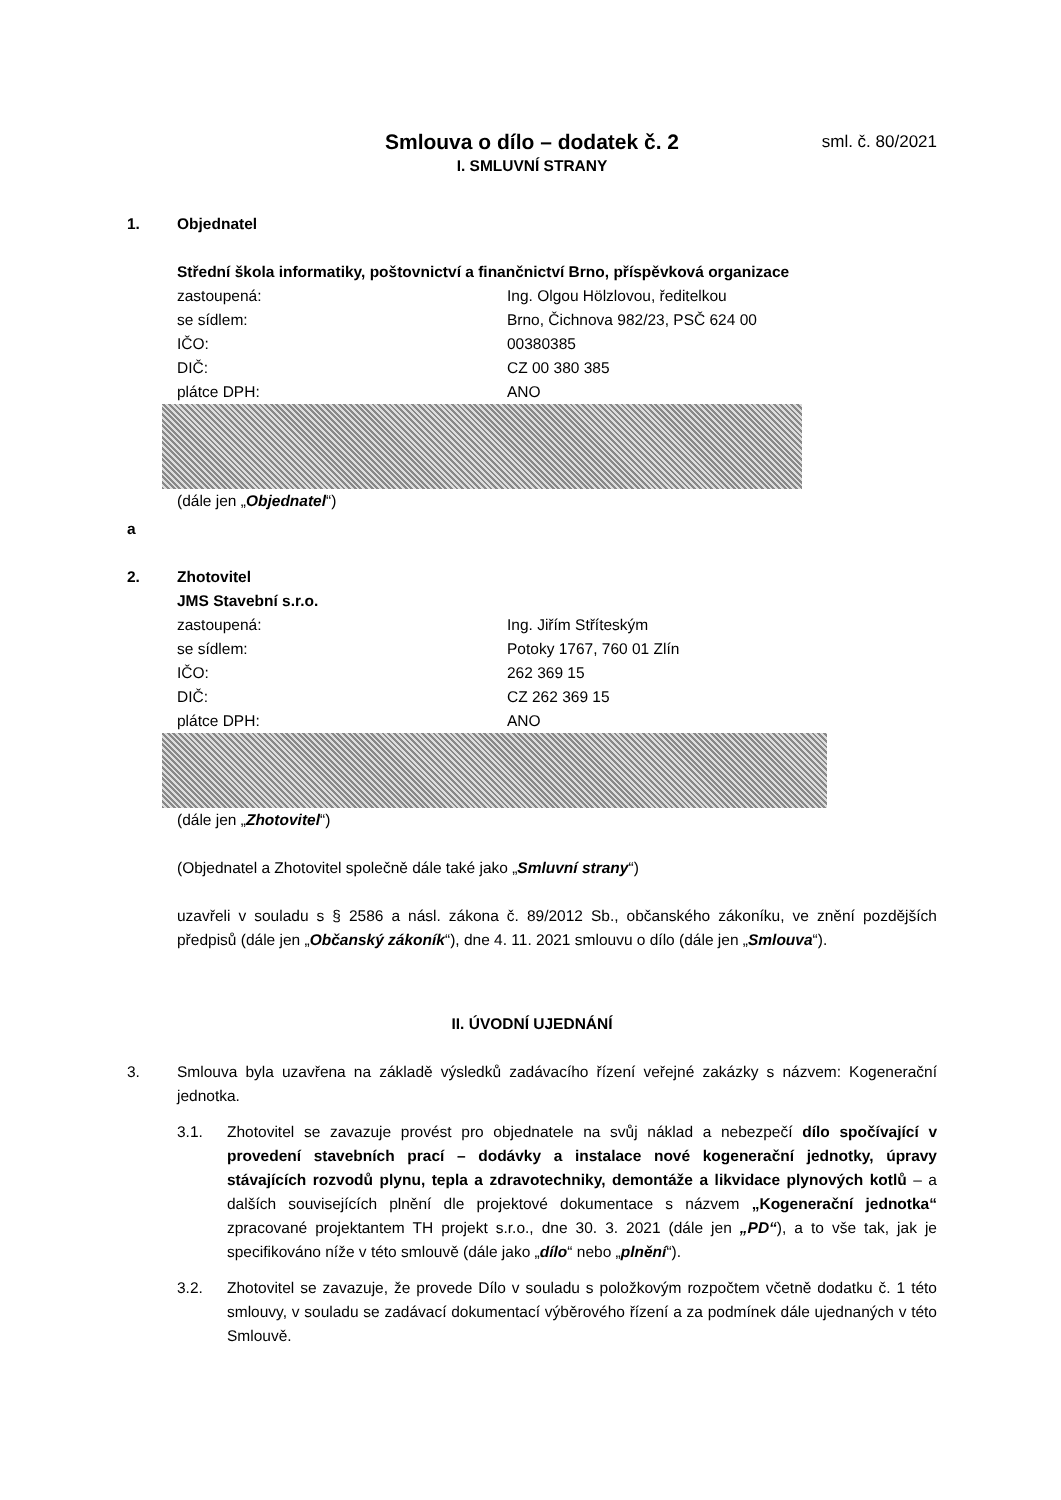Smlouva o dílo – dodatek č. 2 sml. č. 80/2021
I. SMLUVNÍ STRANY
1. Objednatel
Střední škola informatiky, poštovnictví a finančnictví Brno, příspěvková organizace
zastoupená: Ing. Olgou Hölzlovou, ředitelkou
se sídlem: Brno, Čichnova 982/23, PSČ 624 00
IČO: 00380385
DIČ: CZ 00 380 385
plátce DPH: ANO
(dále jen „Objednatel“)
a
2. Zhotovitel
JMS Stavební s.r.o.
zastoupená: Ing. Jiřím Stříteským
se sídlem: Potoky 1767, 760 01 Zlín
IČO: 262 369 15
DIČ: CZ 262 369 15
plátce DPH: ANO
(dále jen „Zhotovitel“)
(Objednatel a Zhotovitel společně dále také jako „Smluvní strany“)
uzavřeli v souladu s § 2586 a násl. zákona č. 89/2012 Sb., občanského zákoníku, ve znění pozdějších předpisů (dále jen „Občanský zákoník“), dne 4. 11. 2021 smlouvu o dílo (dále jen „Smlouva“).
II. ÚVODNÍ UJEDNÁNÍ
3. Smlouva byla uzavřena na základě výsledků zadávacího řízení veřejné zakázky s názvem: Kogenerační jednotka.
3.1. Zhotovitel se zavazuje provést pro objednatele na svůj náklad a nebezpečí dílo spočívající v provedení stavebních prací – dodávky a instalace nové kogenerační jednotky, úpravy stávajících rozvodů plynu, tepla a zdravotechniky, demontáže a likvidace plynových kotlů – a dalších souvisejících plnění dle projektové dokumentace s názvem „Kogenerační jednotka“ zpracované projektantem TH projekt s.r.o., dne 30. 3. 2021 (dále jen „PD“), a to vše tak, jak je specifikováno níže v této smlouvě (dále jako „dílo“ nebo „plnění“).
3.2. Zhotovitel se zavazuje, že provede Dílo v souladu s položkovým rozpočtem včetně dodatku č. 1 této smlouvy, v souladu se zadávací dokumentací výběrového řízení a za podmínek dále ujednaných v této Smlouvě.